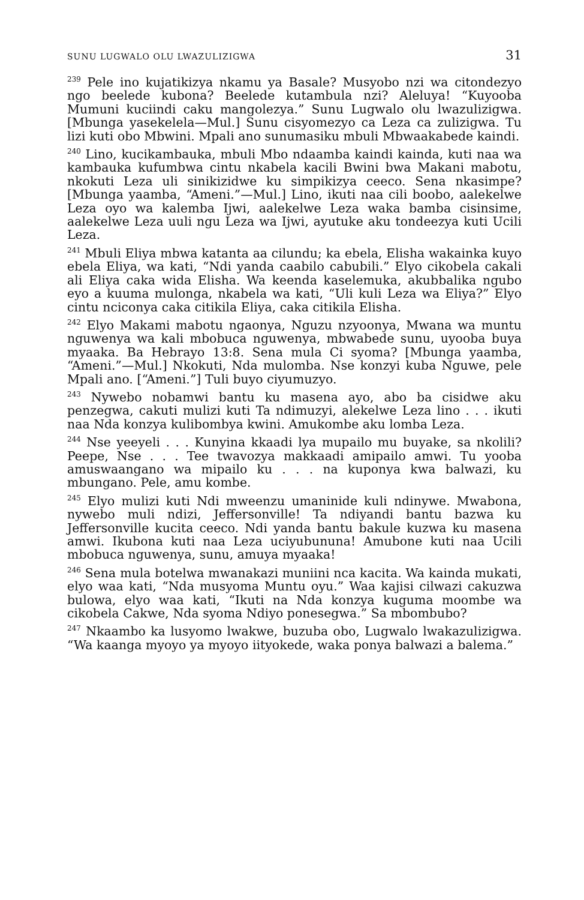SUNU LUGWALO OLU LWAZULIZIGWA 31
<sup>239</sup> Pele ino kujatikizya nkamu ya Basale? Musyobo nzi wa citondezyo ngo beelede kubona? Beelede kutambula nzi? Aleluya! “Kuyooba Mumuni kuciindi caku mangolezya.” Sunu Lugwalo olu lwazulizigwa. [Mbunga yasekelela—Mul.] Sunu cisyomezyo ca Leza ca zulizigwa. Tu lizi kuti obo Mbwini. Mpali ano sunumasiku mbuli Mbwaakabede kaindi.
<sup>240</sup> Lino, kucikambauka, mbuli Mbo ndaamba kaindi kainda, kuti naa wa kambauka kufumbwa cintu nkabela kacili Bwini bwa Makani mabotu, nkokuti Leza uli sinikizidwe ku simpikizya ceeco. Sena nkasimpe? [Mbunga yaamba, “Ameni.”—Mul.] Lino, ikuti naa cili boobo, aalekelwe Leza oyo wa kalemba Ijwi, aalekelwe Leza waka bamba cisinsime, aalekelwe Leza uuli ngu Leza wa Ijwi, ayutuke aku tondeezya kuti Ucili Leza.
<sup>241</sup> Mbuli Eliya mbwa katanta aa cilundu; ka ebela, Elisha wakainka kuyo ebela Eliya, wa kati, “Ndi yanda caabilo cabubili.” Elyo cikobela cakali ali Eliya caka wida Elisha. Wa keenda kaselemuka, akubbalika ngubo eyo a kuuma mulonga, nkabela wa kati, “Uli kuli Leza wa Eliya?” Elyo cintu nciconya caka citikila Eliya, caka citikila Elisha.
<sup>242</sup> Elyo Makami mabotu ngaonya, Nguzu nzyoonya, Mwana wa muntu nguwenya wa kali mbobuca nguwenya, mbwabede sunu, uyooba buya myaaka. Ba Hebrayo 13:8. Sena mula Ci syoma? [Mbunga yaamba, “Ameni.”—Mul.] Nkokuti, Nda mulomba. Nse konzyi kuba Nguwe, pele Mpali ano. [“Ameni.”] Tuli buyo ciyumuzyo.
<sup>243</sup> Nywebo nobamwi bantu ku masena ayo, abo ba cisidwe aku penzegwa, cakuti mulizi kuti Ta ndimuzyi, alekelwe Leza lino . . . ikuti naa Nda konzya kulibombya kwini. Amukombe aku lomba Leza.
<sup>244</sup> Nse yeeyeli . . . Kunyina kkaadi lya mupailo mu buyake, sa nkolili? Peepe, Nse . . . Tee twavozya makkaadi amipailo amwi. Tu yooba amuswaangano wa mipailo ku . . . na kuponya kwa balwazi, ku mbungano. Pele, amu kombe.
<sup>245</sup> Elyo mulizi kuti Ndi mweenzu umaninide kuli ndinywe. Mwabona, nywebo muli ndizi, Jeffersonville! Ta ndiyandi bantu bazwa ku Jeffersonville kucita ceeco. Ndi yanda bantu bakule kuzwa ku masena amwi. Ikubona kuti naa Leza uciyubununa! Amubone kuti naa Ucili mbobuca nguwenya, sunu, amuya myaaka!
<sup>246</sup> Sena mula botelwa mwanakazi muniini nca kacita. Wa kainda mukati, elyo waa kati, “Nda musyoma Muntu oyu.” Waa kajisi cilwazi cakuzwa bulowa, elyo waa kati, “Ikuti na Nda konzya kuguma moombe wa cikobela Cakwe, Nda syoma Ndiyo ponesegwa.” Sa mbombubo?
<sup>247</sup> Nkaambo ka lusyomo lwakwe, buzuba obo, Lugwalo lwakazulizigwa. “Wa kaanga myoyo ya myoyo iityokede, waka ponya balwazi a balema.”